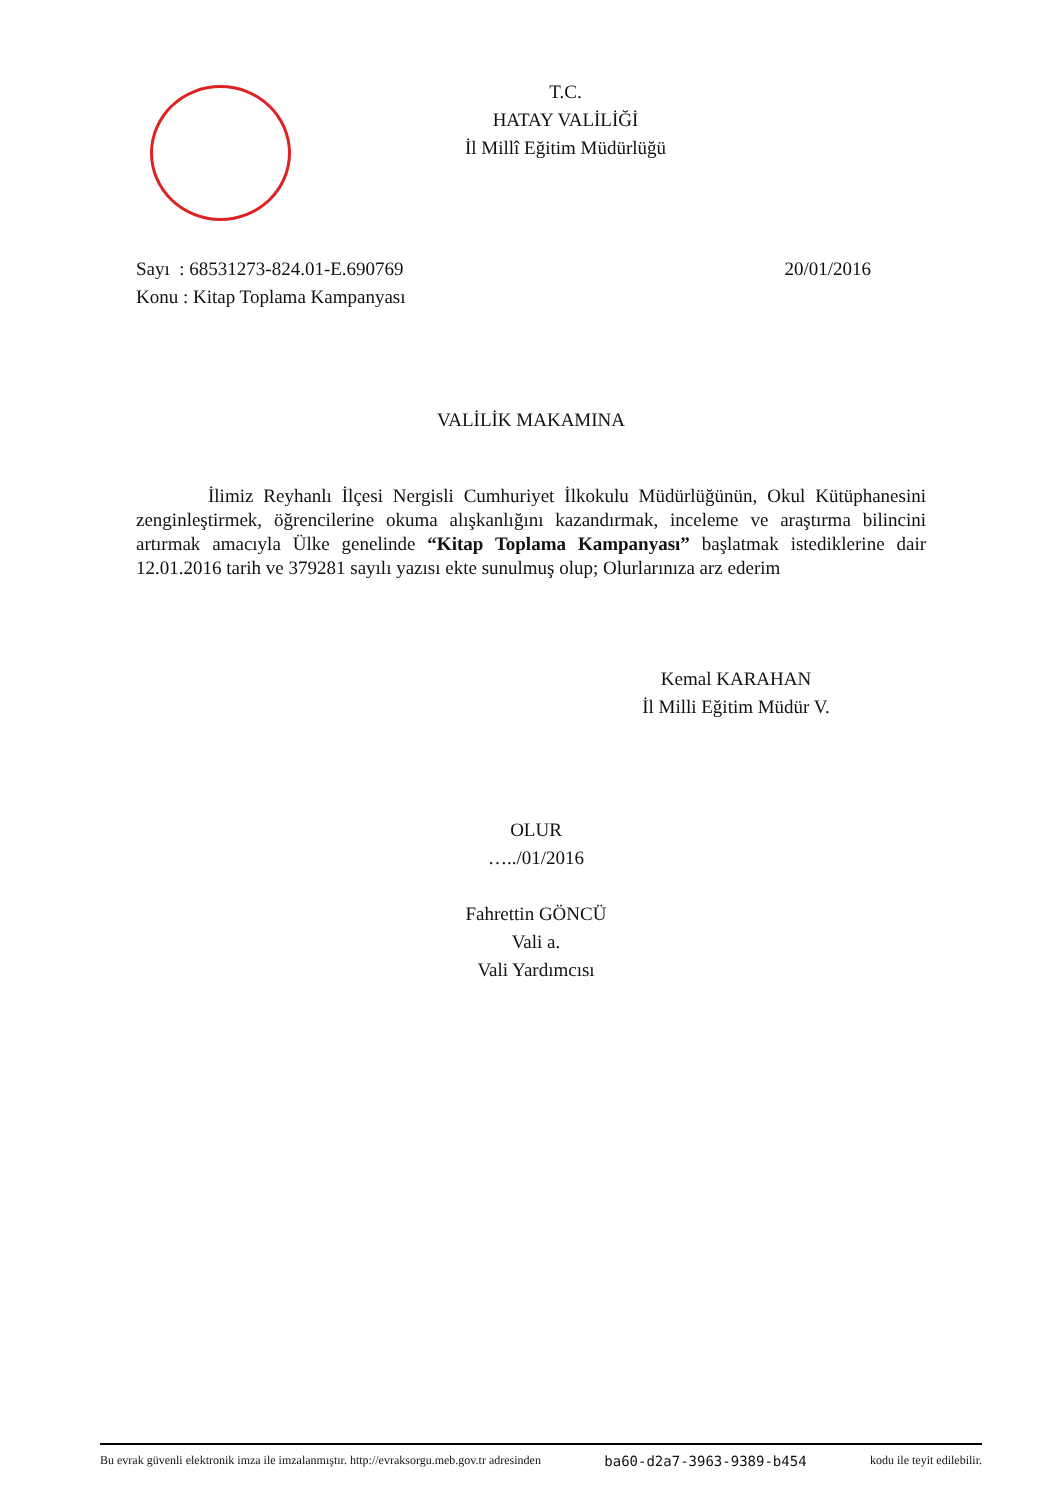T.C.
HATAY VALİLİĞİ
İl Millî Eğitim Müdürlüğü
Sayı : 68531273-824.01-E.690769 20/01/2016
Konu : Kitap Toplama Kampanyası
VALİLİK MAKAMINA
İlimiz Reyhanlı İlçesi Nergisli Cumhuriyet İlkokulu Müdürlüğünün, Okul Kütüphanesini zenginleştirmek, öğrencilerine okuma alışkanlığını kazandırmak, inceleme ve araştırma bilincini artırmak amacıyla Ülke genelinde “Kitap Toplama Kampanyası” başlatmak istediklerine dair 12.01.2016 tarih ve 379281 sayılı yazısı ekte sunulmuş olup; Olurlarınıza arz ederim
Kemal KARAHAN
İl Milli Eğitim Müdür V.
OLUR
…../01/2016
Fahrettin GÖNCÜ
Vali a.
Vali Yardımcısı
Bu evrak güvenli elektronik imza ile imzalanmıştır. http://evraksorgu.meb.gov.tr adresinden ba60-d2a7-3963-9389-b454 kodu ile teyit edilebilir.